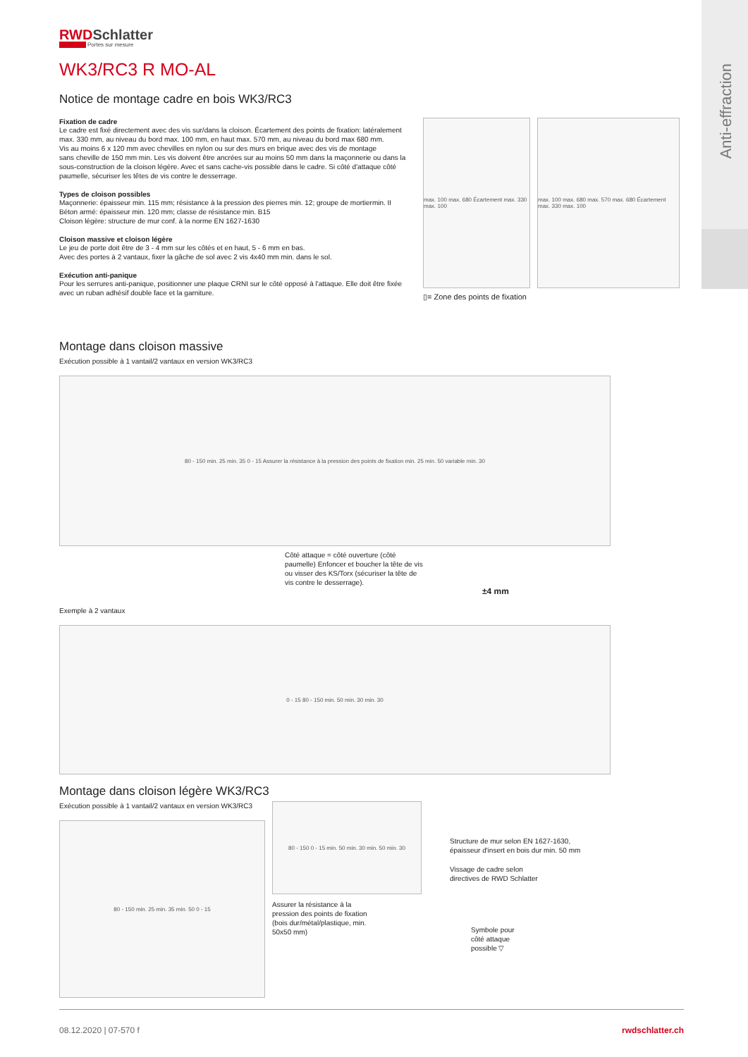Anti-effraction
RWDSchlatter
Portes sur mesure
WK3/RC3 R MO-AL
Notice de montage cadre en bois WK3/RC3
Fixation de cadre
Le cadre est fixé directement avec des vis sur/dans la cloison. Écartement des points de fixation: latéralement max. 330 mm, au niveau du bord max. 100 mm, en haut max. 570 mm, au niveau du bord max 680 mm.
Vis au moins 6 x 120 mm avec chevilles en nylon ou sur des murs en brique avec des vis de montage
sans cheville de 150 mm min. Les vis doivent être ancrées sur au moins 50 mm dans la maçonnerie ou dans la sous-construction de la cloison légère. Avec et sans cache-vis possible dans le cadre. Si côté d'attaque côté paumelle, sécuriser les têtes de vis contre le desserrage.
Types de cloison possibles
Maçonnerie: épaisseur min. 115 mm; résistance à la pression des pierres min. 12; groupe de mortiermin. II
Béton armé: épaisseur min. 120 mm; classe de résistance min. B15
Cloison légère: structure de mur conf. à la norme EN 1627-1630
Cloison massive et cloison légère
Le jeu de porte doit être de 3 - 4 mm sur les côtés et en haut, 5 - 6 mm en bas.
Avec des portes à 2 vantaux, fixer la gâche de sol avec 2 vis 4x40 mm min. dans le sol.
Exécution anti-panique
Pour les serrures anti-panique, positionner une plaque CRNI sur le côté opposé à l'attaque. Elle doit être fixée avec un ruban adhésif double face et la garniture.
max. 100 max. 680 Écartement max. 330 max. 100
max. 100 max. 680 max. 570 max. 680 Écartement max. 330 max. 100
▯= Zone des points de fixation
Montage dans cloison massive
Exécution possible à 1 vantail/2 vantaux en version WK3/RC3
80 - 150 min. 25 min. 35 0 - 15 Assurer la résistance à la pression des points de fixation min. 25 min. 50 variable min. 30
Côté attaque = côté ouverture (côté paumelle) Enfoncer et boucher la tête de vis ou visser des KS/Torx (sécuriser la tête de vis contre le desserrage).
±4 mm
Exemple à 2 vantaux
0 - 15 80 - 150 min. 50 min. 30 min. 30
Montage dans cloison légère WK3/RC3
Exécution possible à 1 vantail/2 vantaux en version WK3/RC3
80 - 150 min. 25 min. 35 min. 50 0 - 15
80 - 150 0 - 15 min. 50 min. 30 min. 50 min. 30
Assurer la résistance à la
pression des points de fixation
(bois dur/métal/plastique, min.
50x50 mm)
Structure de mur selon EN 1627-1630,
épaisseur d'insert en bois dur min. 50 mm
Vissage de cadre selon
directives de RWD Schlatter
Symbole pour
côté attaque
possible ▽
08.12.2020 | 07-570 f rwdschlatter.ch